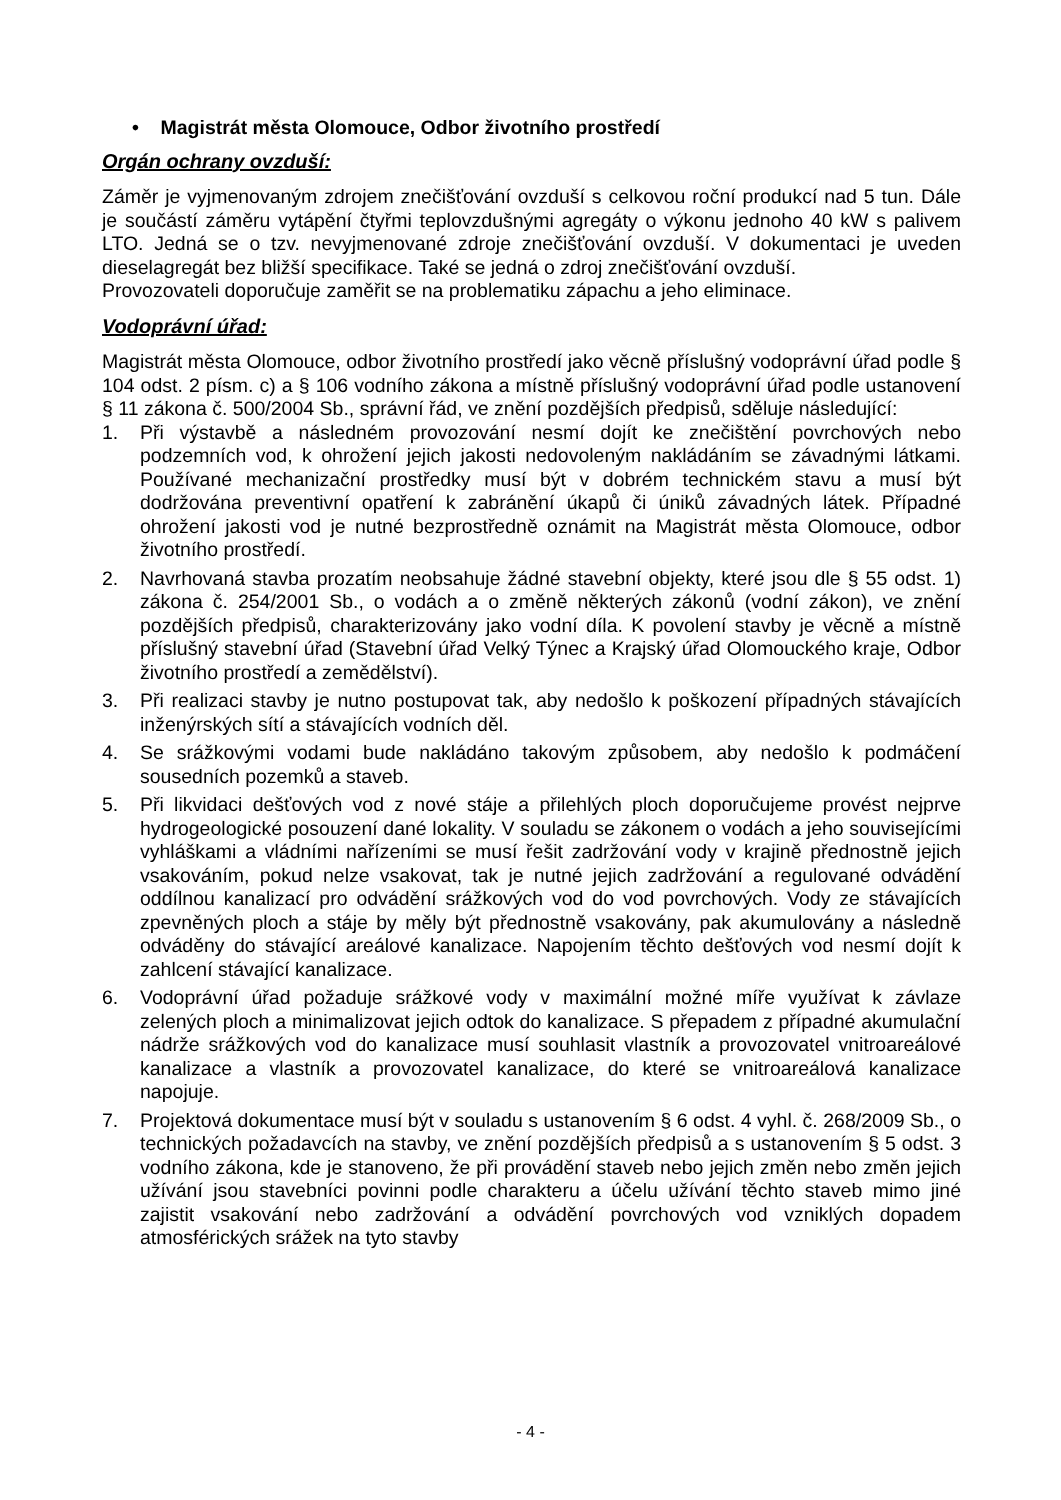• Magistrát města Olomouce, Odbor životního prostředí
Orgán ochrany ovzduší:
Záměr je vyjmenovaným zdrojem znečišťování ovzduší s celkovou roční produkcí nad 5 tun. Dále je součástí záměru vytápění čtyřmi teplovzdušnými agregáty o výkonu jednoho 40 kW s palivem LTO. Jedná se o tzv. nevyjmenované zdroje znečišťování ovzduší. V dokumentaci je uveden dieselagregát bez bližší specifikace. Také se jedná o zdroj znečišťování ovzduší.
Provozovateli doporučuje zaměřit se na problematiku zápachu a jeho eliminace.
Vodoprávní úřad:
Magistrát města Olomouce, odbor životního prostředí jako věcně příslušný vodoprávní úřad podle § 104 odst. 2 písm. c) a § 106 vodního zákona a místně příslušný vodoprávní úřad podle ustanovení § 11 zákona č. 500/2004 Sb., správní řád, ve znění pozdějších předpisů, sděluje následující:
1. Při výstavbě a následném provozování nesmí dojít ke znečištění povrchových nebo podzemních vod, k ohrožení jejich jakosti nedovoleným nakládáním se závadnými látkami. Používané mechanizační prostředky musí být v dobrém technickém stavu a musí být dodržována preventivní opatření k zabránění úkapů či úniků závadných látek. Případné ohrožení jakosti vod je nutné bezprostředně oznámit na Magistrát města Olomouce, odbor životního prostředí.
2. Navrhovaná stavba prozatím neobsahuje žádné stavební objekty, které jsou dle § 55 odst. 1) zákona č. 254/2001 Sb., o vodách a o změně některých zákonů (vodní zákon), ve znění pozdějších předpisů, charakterizovány jako vodní díla. K povolení stavby je věcně a místně příslušný stavební úřad (Stavební úřad Velký Týnec a Krajský úřad Olomouckého kraje, Odbor životního prostředí a zemědělství).
3. Při realizaci stavby je nutno postupovat tak, aby nedošlo k poškození případných stávajících inženýrských sítí a stávajících vodních děl.
4. Se srážkovými vodami bude nakládáno takovým způsobem, aby nedošlo k podmáčení sousedních pozemků a staveb.
5. Při likvidaci dešťových vod z nové stáje a přilehlých ploch doporučujeme provést nejprve hydrogeologické posouzení dané lokality. V souladu se zákonem o vodách a jeho souvisejícími vyhláškami a vládními nařízeními se musí řešit zadržování vody v krajině přednostně jejich vsakováním, pokud nelze vsakovat, tak je nutné jejich zadržování a regulované odvádění oddílnou kanalizací pro odvádění srážkových vod do vod povrchových. Vody ze stávajících zpevněných ploch a stáje by měly být přednostně vsakovány, pak akumulovány a následně odváděny do stávající areálové kanalizace. Napojením těchto dešťových vod nesmí dojít k zahlcení stávající kanalizace.
6. Vodoprávní úřad požaduje srážkové vody v maximální možné míře využívat k závlaze zelených ploch a minimalizovat jejich odtok do kanalizace. S přepadem z případné akumulační nádrže srážkových vod do kanalizace musí souhlasit vlastník a provozovatel vnitroareálové kanalizace a vlastník a provozovatel kanalizace, do které se vnitroareálová kanalizace napojuje.
7. Projektová dokumentace musí být v souladu s ustanovením § 6 odst. 4 vyhl. č. 268/2009 Sb., o technických požadavcích na stavby, ve znění pozdějších předpisů a s ustanovením § 5 odst. 3 vodního zákona, kde je stanoveno, že při provádění staveb nebo jejich změn nebo změn jejich užívání jsou stavebníci povinni podle charakteru a účelu užívání těchto staveb mimo jiné zajistit vsakování nebo zadržování a odvádění povrchových vod vzniklých dopadem atmosférických srážek na tyto stavby
- 4 -